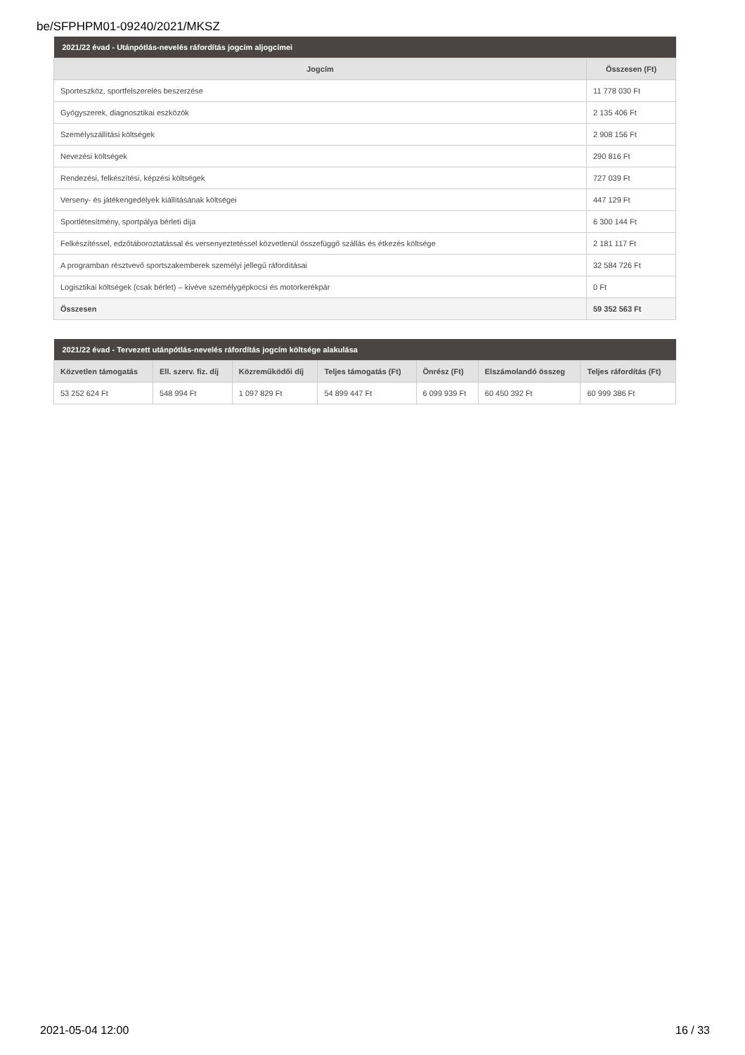be/SFPHPM01-09240/2021/MKSZ
| 2021/22 évad - Utánpótlás-nevelés ráfordítás jogcím aljogcímei | |
| Jogcím | Összesen (Ft) |
| Sporteszköz, sportfelszerelés beszerzése | 11 778 030 Ft |
| Gyógyszerek, diagnosztikai eszközök | 2 135 406 Ft |
| Személyszállítási költségek | 2 908 156 Ft |
| Nevezési költségek | 290 816 Ft |
| Rendezési, felkészítési, képzési költségek | 727 039 Ft |
| Verseny- és játékengedélyek kiállításának költségei | 447 129 Ft |
| Sportlétesítmény, sportpálya bérleti díja | 6 300 144 Ft |
| Felkészítéssel, edzőtáboroztatással és versenyeztetéssel közvetlenül összefüggő szállás és étkezés költsége | 2 181 117 Ft |
| A programban résztvevő sportszakemberek személyi jellegű ráfordításai | 32 584 726 Ft |
| Logisztikai költségek (csak bérlet) – kivéve személygépkocsi és motorkerékpár | 0 Ft |
| Összesen | 59 352 563 Ft |
| 2021/22 évad - Tervezett utánpótlás-nevelés ráfordítás jogcím költsége alakulása | | | | | | |
| Közvetlen támogatás | Ell. szerv. fiz. díj | Közreműködői díj | Teljes támogatás (Ft) | Önrész (Ft) | Elszámolandó összeg | Teljes ráfordítás (Ft) |
| 53 252 624 Ft | 548 994 Ft | 1 097 829 Ft | 54 899 447 Ft | 6 099 939 Ft | 60 450 392 Ft | 60 999 386 Ft |
2021-05-04 12:00 16 / 33